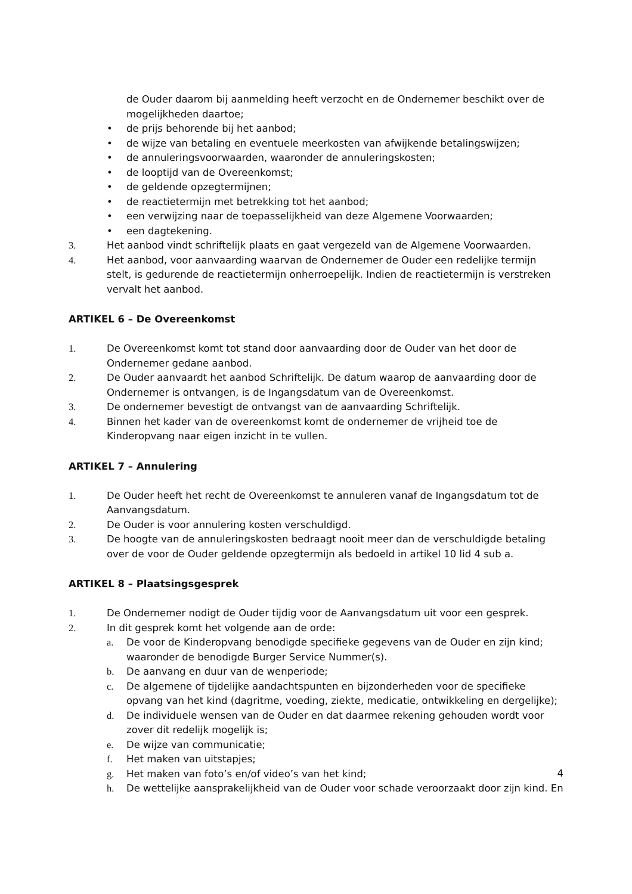de Ouder daarom bij aanmelding heeft verzocht en de Ondernemer beschikt over de mogelijkheden daartoe;
• de prijs behorende bij het aanbod;
• de wijze van betaling en eventuele meerkosten van afwijkende betalingswijzen;
• de annuleringsvoorwaarden, waaronder de annuleringskosten;
• de looptijd van de Overeenkomst;
• de geldende opzegtermijnen;
• de reactietermijn met betrekking tot het aanbod;
• een verwijzing naar de toepasselijkheid van deze Algemene Voorwaarden;
• een dagtekening.
3. Het aanbod vindt schriftelijk plaats en gaat vergezeld van de Algemene Voorwaarden.
4. Het aanbod, voor aanvaarding waarvan de Ondernemer de Ouder een redelijke termijn stelt, is gedurende de reactietermijn onherroepelijk. Indien de reactietermijn is verstreken vervalt het aanbod.
ARTIKEL 6 – De Overeenkomst
1. De Overeenkomst komt tot stand door aanvaarding door de Ouder van het door de Ondernemer gedane aanbod.
2. De Ouder aanvaardt het aanbod Schriftelijk. De datum waarop de aanvaarding door de Ondernemer is ontvangen, is de Ingangsdatum van de Overeenkomst.
3. De ondernemer bevestigt de ontvangst van de aanvaarding Schriftelijk.
4. Binnen het kader van de overeenkomst komt de ondernemer de vrijheid toe de Kinderopvang naar eigen inzicht in te vullen.
ARTIKEL 7 – Annulering
1. De Ouder heeft het recht de Overeenkomst te annuleren vanaf de Ingangsdatum tot de Aanvangsdatum.
2. De Ouder is voor annulering kosten verschuldigd.
3. De hoogte van de annuleringskosten bedraagt nooit meer dan de verschuldigde betaling over de voor de Ouder geldende opzegtermijn als bedoeld in artikel 10 lid 4 sub a.
ARTIKEL 8 – Plaatsingsgesprek
1. De Ondernemer nodigt de Ouder tijdig voor de Aanvangsdatum uit voor een gesprek.
2. In dit gesprek komt het volgende aan de orde:
a. De voor de Kinderopvang benodigde specifieke gegevens van de Ouder en zijn kind; waaronder de benodigde Burger Service Nummer(s).
b. De aanvang en duur van de wenperiode;
c. De algemene of tijdelijke aandachtspunten en bijzonderheden voor de specifieke opvang van het kind (dagritme, voeding, ziekte, medicatie, ontwikkeling en dergelijke);
d. De individuele wensen van de Ouder en dat daarmee rekening gehouden wordt voor zover dit redelijk mogelijk is;
e. De wijze van communicatie;
f. Het maken van uitstapjes;
g. Het maken van foto’s en/of video’s van het kind;
h. De wettelijke aansprakelijkheid van de Ouder voor schade veroorzaakt door zijn kind. En
4